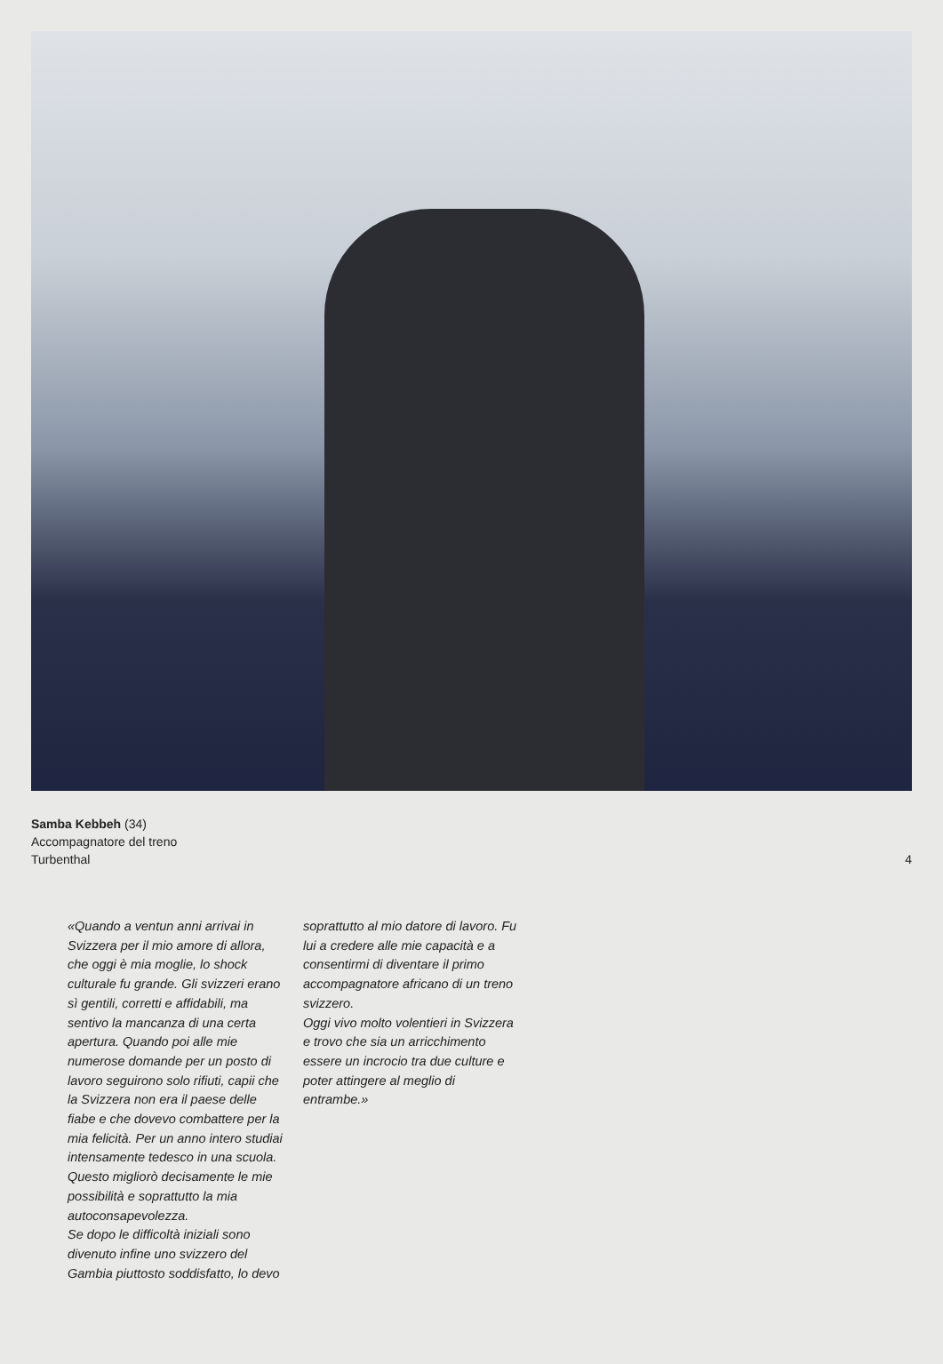Samba Kebbeh (34)
Accompagnatore del treno
Turbenthal
4
«Quando a ventun anni arrivai in Svizzera per il mio amore di allora, che oggi è mia moglie, lo shock culturale fu grande. Gli svizzeri erano sì gentili, corretti e affidabili, ma sentivo la mancanza di una certa apertura. Quando poi alle mie numerose domande per un posto di lavoro seguirono solo rifiuti, capii che la Svizzera non era il paese delle fiabe e che dovevo combattere per la mia felicità. Per un anno intero studiai intensamente tedesco in una scuola. Questo migliorò decisamente le mie possibilità e soprattutto la mia autoconsapevolezza.
Se dopo le difficoltà iniziali sono divenuto infine uno svizzero del Gambia piuttosto soddisfatto, lo devo
soprattutto al mio datore di lavoro. Fu lui a credere alle mie capacità e a consentirmi di diventare il primo accompagnatore africano di un treno svizzero.
Oggi vivo molto volentieri in Svizzera e trovo che sia un arricchimento essere un incrocio tra due culture e poter attingere al meglio di entrambe.»